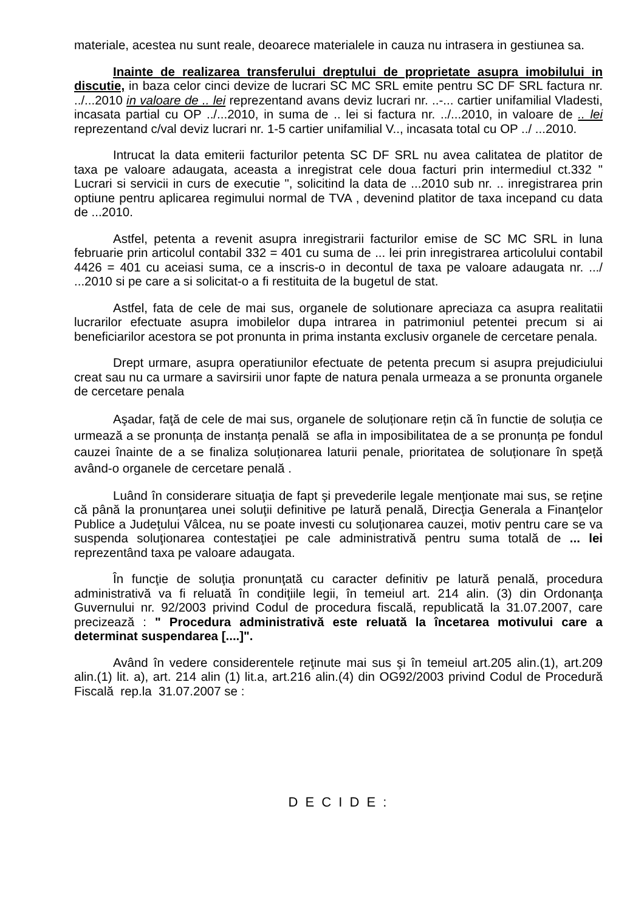materiale, acestea nu sunt reale, deoarece materialele in cauza nu intrasera in gestiunea sa.
Inainte de realizarea transferului dreptului de proprietate asupra imobilului in discutie, in baza celor cinci devize de lucrari SC MC SRL emite pentru SC DF SRL factura nr. ../...2010 in valoare de .. lei reprezentand avans deviz lucrari nr. ..-... cartier unifamilial Vladesti, incasata partial cu OP ../...2010, in suma de .. lei si factura nr. ../...2010, in valoare de .. lei reprezentand c/val deviz lucrari nr. 1-5 cartier unifamilial V.., incasata total cu OP ../ ...2010.
Intrucat la data emiterii facturilor petenta SC DF SRL nu avea calitatea de platitor de taxa pe valoare adaugata, aceasta a inregistrat cele doua facturi prin intermediul ct.332 " Lucrari si servicii in curs de executie ", solicitind la data de ...2010 sub nr. .. inregistrarea prin optiune pentru aplicarea regimului normal de TVA , devenind platitor de taxa incepand cu data de ...2010.
Astfel, petenta a revenit asupra inregistrarii facturilor emise de SC MC SRL in luna februarie prin articolul contabil 332 = 401 cu suma de ... lei prin inregistrarea articolului contabil 4426 = 401 cu aceiasi suma, ce a inscris-o in decontul de taxa pe valoare adaugata nr. .../ ...2010 si pe care a si solicitat-o a fi restituita de la bugetul de stat.
Astfel, fata de cele de mai sus, organele de solutionare apreciaza ca asupra realitatii lucrarilor efectuate asupra imobilelor dupa intrarea in patrimoniul petentei precum si ai beneficiarilor acestora se pot pronunta in prima instanta exclusiv organele de cercetare penala.
Drept urmare, asupra operatiunilor efectuate de petenta precum si asupra prejudiciului creat sau nu ca urmare a savirsirii unor fapte de natura penala urmeaza a se pronunta organele de cercetare penala
Aşadar, faţă de cele de mai sus, organele de soluționare rețin că în functie de soluția ce urmează a se pronunța de instanța penală se afla in imposibilitatea de a se pronunța pe fondul cauzei înainte de a se finaliza soluționarea laturii penale, prioritatea de soluționare în speță având-o organele de cercetare penală .
Luând în considerare situaţia de fapt şi prevederile legale menţionate mai sus, se reţine că până la pronunţarea unei soluţii definitive pe latură penală, Direcţia Generala a Finanţelor Publice a Judeţului Vâlcea, nu se poate investi cu soluţionarea cauzei, motiv pentru care se va suspenda soluţionarea contestaţiei pe cale administrativă pentru suma totală de ... lei reprezentând taxa pe valoare adaugata.
În funcţie de soluţia pronunţată cu caracter definitiv pe latură penală, procedura administrativă va fi reluată în condiţiile legii, în temeiul art. 214 alin. (3) din Ordonanţa Guvernului nr. 92/2003 privind Codul de procedura fiscală, republicată la 31.07.2007, care precizează : " Procedura administrativă este reluată la încetarea motivului care a determinat suspendarea [....]".
Având în vedere considerentele reţinute mai sus şi în temeiul art.205 alin.(1), art.209 alin.(1) lit. a), art. 214 alin (1) lit.a, art.216 alin.(4) din OG92/2003 privind Codul de Procedură Fiscală rep.la 31.07.2007 se :
D E C I D E :